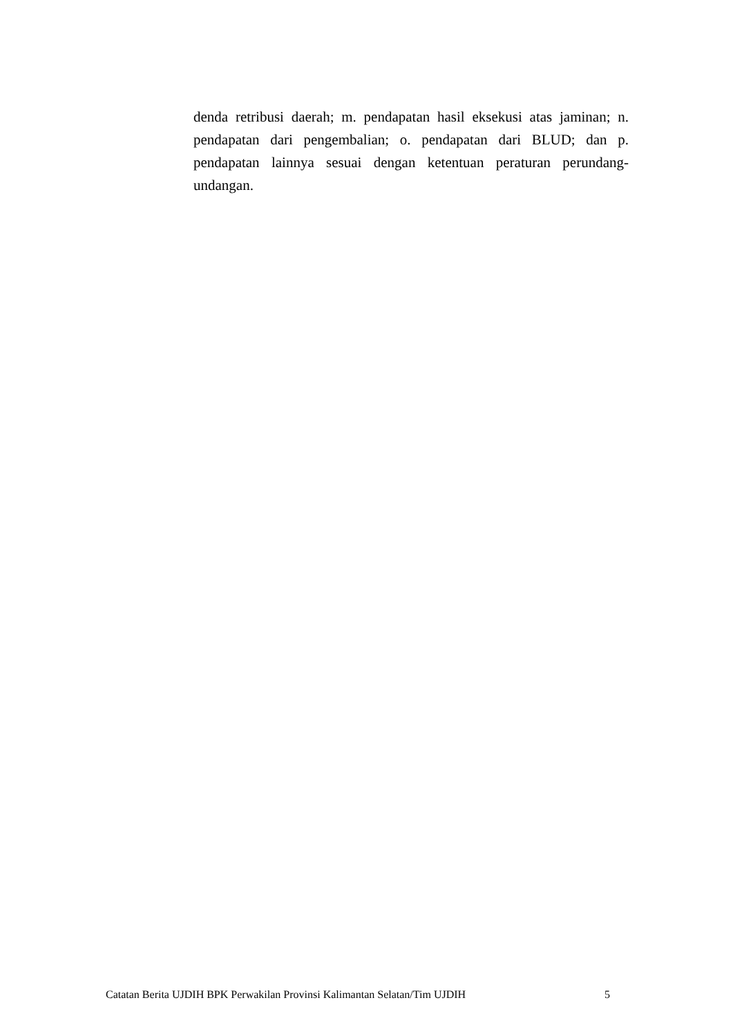denda retribusi daerah; m. pendapatan hasil eksekusi atas jaminan; n. pendapatan dari pengembalian; o. pendapatan dari BLUD; dan p. pendapatan lainnya sesuai dengan ketentuan peraturan perundang-undangan.
Catatan Berita UJDIH BPK Perwakilan Provinsi Kalimantan Selatan/Tim UJDIH 5